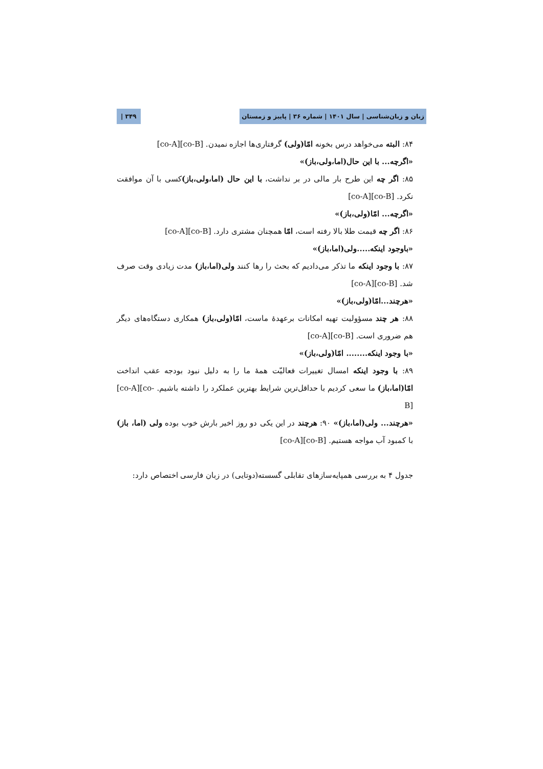زبان و زبان‌شناسی | سال ۱۴۰۱ | شماره ۳۶ | پاییز و زمستان ۳۴۹ |
۸۴: البته می‌خواهد درس بخونه امّا(ولی) گرفتاری‌ها اجازه نمیدن. [co-A][co-B]
«اگرچه... با این حال(اما،ولی،باز)»
۸۵: اگر چه این طرح بار مالی در بر نداشت، با این حال (اما،ولی،باز) کسی با آن موافقت نکرد. [co-A][co-B]
«اگرچه... امّا(ولی،باز)»
۸۶: اگر چه قیمت طلا بالا رفته است، امّا همچنان مشتری دارد. [co-A][co-B]
«باوجود اینکه.....ولی(اما،باز)»
۸۷: با وجود اینکه ما تذکر می‌دادیم که بحث را رها کنند ولی(اما،باز) مدت زیادی وقت صرف شد. [co-A][co-B]
«هرچند...امّا(ولی،باز)»
۸۸: هر چند مسؤولیت تهیه امکانات برعهدهٔ ماست، امّا(ولی،باز) همکاری دستگاه‌های دیگر هم ضروری است. [co-A][co-B]
«با وجود اینکه........ امّا(ولی،باز)»
۸۹: با وجود اینکه امسال تغییرات فعالیّت همهٔ ما را به دلیل نبود بودجه عقب انداخت امّا(اما،باز) ما سعی کردیم با حداقل‌ترین شرایط بهترین عملکرد را داشته باشیم. [co-A][co-B]
«هرچند... ولی(اما،باز)» ۹۰: هرچند در این یکی دو روز اخیر بارش خوب بوده ولی (اما، باز) با کمبود آب مواجه هستیم. [co-A][co-B]
جدول ۴ به بررسی همپایه‌سازهای تقابلی گسسته(دوتایی) در زبان فارسی اختصاص دارد: